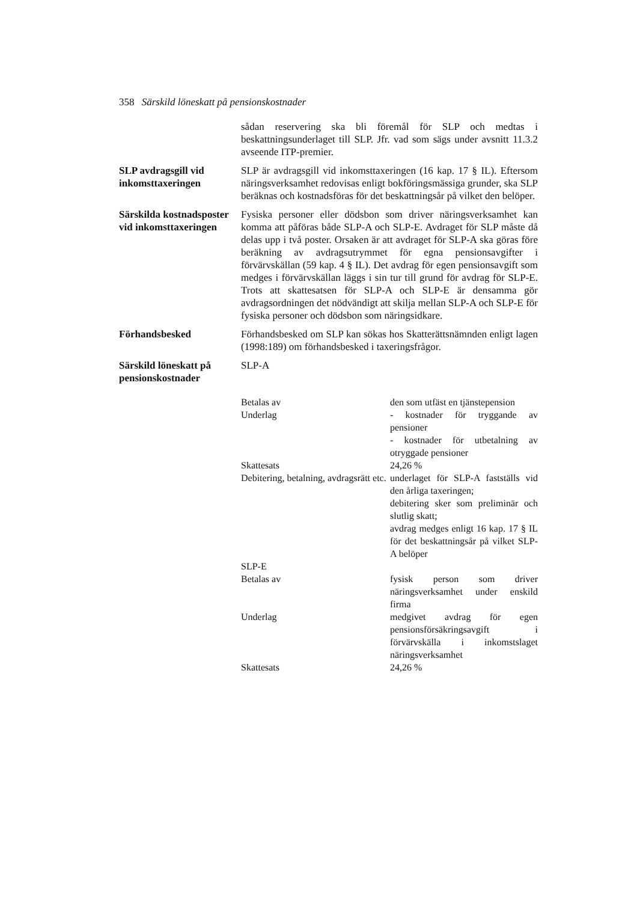358 Särskild löneskatt på pensionskostnader
sådan reservering ska bli föremål för SLP och medtas i beskattningsunderlaget till SLP. Jfr. vad som sägs under avsnitt 11.3.2 avseende ITP-premier.
SLP avdragsgill vid inkomsttaxeringen
SLP är avdragsgill vid inkomsttaxeringen (16 kap. 17 § IL). Eftersom näringsverksamhet redovisas enligt bokföringsmässiga grunder, ska SLP beräknas och kostnadsföras för det beskattningsår på vilket den belöper.
Särskilda kostnadsposter vid inkomsttaxeringen
Fysiska personer eller dödsbon som driver näringsverksamhet kan komma att påföras både SLP-A och SLP-E. Avdraget för SLP måste då delas upp i två poster. Orsaken är att avdraget för SLP-A ska göras före beräkning av avdragsutrymmet för egna pensionsavgifter i förvärvskällan (59 kap. 4 § IL). Det avdrag för egen pensionsavgift som medges i förvärvskällan läggs i sin tur till grund för avdrag för SLP-E. Trots att skattesatsen för SLP-A och SLP-E är densamma gör avdragsordningen det nödvändigt att skilja mellan SLP-A och SLP-E för fysiska personer och dödsbon som näringsidkare.
Förhandsbesked Förhandsbesked om SLP kan sökas hos Skatterättsnämnden enligt lagen (1998:189) om förhandsbesked i taxeringsfrågor.
Särskild löneskatt på pensionskostnader
SLP-A
| Betalas av | den som utfäst en tjänstepension |
| Underlag | - kostnader för tryggande av pensioner - kostnader för utbetalning av otryggade pensioner |
| Skattesats | 24,26 % |
| Debitering, betalning, avdragsrätt etc. | underlaget för SLP-A fastställs vid den årliga taxeringen; debitering sker som preliminär och slutlig skatt; avdrag medges enligt 16 kap. 17 § IL för det beskattningsår på vilket SLP-A belöper |
| SLP-E | |
| Betalas av | fysisk person som driver näringsverksamhet under enskild firma |
| Underlag | medgivet avdrag för egen pensionsförsäkringsavgift i förvärvskälla i inkomstslaget näringsverksamhet |
| Skattesats | 24,26 % |